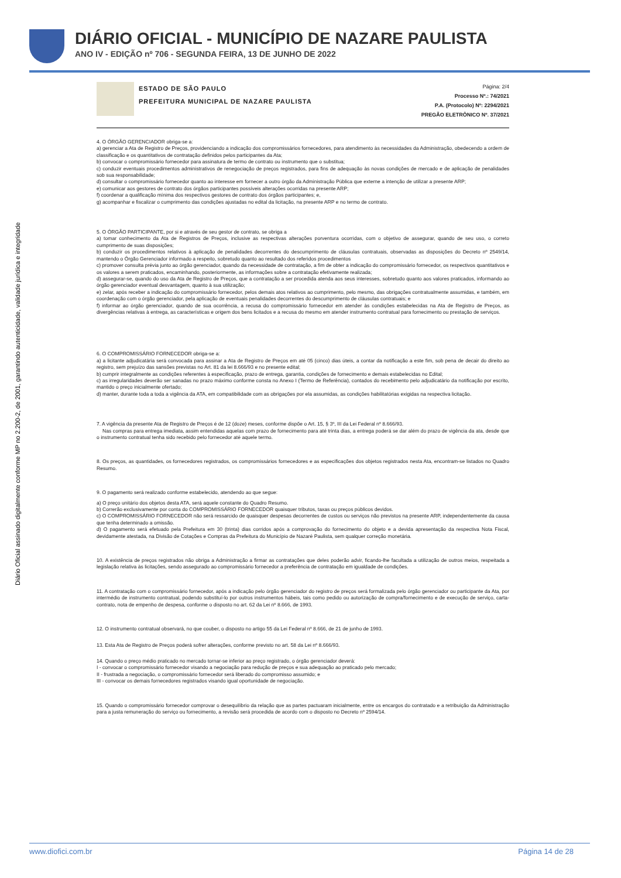DIÁRIO OFICIAL - MUNICÍPIO DE NAZARE PAULISTA
ANO IV - EDIÇÃO nº 706 - SEGUNDA FEIRA, 13 DE JUNHO DE 2022
Diário Oficial assinado digitalmente conforme MP no 2.200-2, de 2001, garantindo autenticidade, validade jurídica e integridade
ESTADO DE SÃO PAULO
PREFEITURA MUNICIPAL DE NAZARE PAULISTA
Página: 2/4
Processo Nº.: 74/2021
P.A. (Protocolo) Nº: 2294/2021
PREGÃO ELETRÔNICO Nº. 37/2021
4. O ÓRGÃO GERENCIADOR obriga-se a:
a) gerenciar a Ata de Registro de Preços, providenciando a indicação dos compromissários fornecedores, para atendimento às necessidades da Administração, obedecendo a ordem de classificação e os quantitativos de contratação definidos pelos participantes da Ata;
b) convocar o compromissário fornecedor para assinatura de termo de contrato ou instrumento que o substitua;
c) conduzir eventuais procedimentos administrativos de renegociação de preços registrados, para fins de adequação às novas condições de mercado e de aplicação de penalidades sob sua responsabilidade;
d) consultar o compromissário fornecedor quanto ao interesse em fornecer a outro órgão da Administração Pública que externe a intenção de utilizar a presente ARP;
e) comunicar aos gestores de contrato dos órgãos participantes possíveis alterações ocorridas na presente ARP;
f) coordenar a qualificação mínima dos respectivos gestores de contrato dos órgãos participantes; e,
g) acompanhar e fiscalizar o cumprimento das condições ajustadas no edital da licitação, na presente ARP e no termo de contrato.
5. O ÓRGÃO PARTICIPANTE, por si e através de seu gestor de contrato, se obriga a
a) tomar conhecimento da Ata de Registros de Preços, inclusive as respectivas alterações porventura ocorridas, com o objetivo de assegurar, quando de seu uso, o correto cumprimento de suas disposições;
b) conduzir os procedimentos relativos à aplicação de penalidades decorrentes do descumprimento de cláusulas contratuais, observadas as disposições do Decreto nº 2549/14, mantendo o Órgão Gerenciador informado a respeito, sobretudo quanto ao resultado dos referidos procedimentos
c) promover consulta prévia junto ao órgão gerenciador, quando da necessidade de contratação, a fim de obter a indicação do compromissário fornecedor, os respectivos quantitativos e os valores a serem praticados, encaminhando, posteriormente, as informações sobre a contratação efetivamente realizada;
d) assegurar-se, quando do uso da Ata de Registro de Preços, que a contratação a ser procedida atenda aos seus interesses, sobretudo quanto aos valores praticados, informando ao órgão gerenciador eventual desvantagem, quanto à sua utilização;
e) zelar, após receber a indicação do compromissário fornecedor, pelos demais atos relativos ao cumprimento, pelo mesmo, das obrigações contratualmente assumidas, e também, em coordenação com o órgão gerenciador, pela aplicação de eventuais penalidades decorrentes do descumprimento de cláusulas contratuais; e
f) informar ao órgão gerenciador, quando de sua ocorrência, a recusa do compromissário fornecedor em atender às condições estabelecidas na Ata de Registro de Preços, as divergências relativas à entrega, as características e origem dos bens licitados e a recusa do mesmo em atender instrumento contratual para fornecimento ou prestação de serviços.
6. O COMPROMISSÁRIO FORNECEDOR obriga-se a:
a) a licitante adjudicatária será convocada para assinar a Ata de Registro de Preços em até 05 (cinco) dias úteis, a contar da notificação a este fim, sob pena de decair do direito ao registro, sem prejuízo das sansões previstas no Art. 81 da lei 8.666/93 e no presente edital;
b) cumprir integralmente as condições referentes à especificação, prazo de entrega, garantia, condições de fornecimento e demais estabelecidas no Edital;
c) as irregularidades deverão ser sanadas no prazo máximo conforme consta no Anexo I (Termo de Referência), contados do recebimento pelo adjudicatário da notificação por escrito, mantido o preço inicialmente ofertado;
d) manter, durante toda a toda a vigência da ATA, em compatibilidade com as obrigações por ela assumidas, as condições habilitatórias exigidas na respectiva licitação.
7. A vigência da presente Ata de Registro de Preços é de 12 (doze) meses, conforme dispõe o Art. 15, § 3º, III da Lei Federal nº 8.666/93.
Nas compras para entrega imediata, assim entendidas aquelas com prazo de fornecimento para até trinta dias, a entrega poderá se dar além do prazo de vigência da ata, desde que o instrumento contratual tenha sido recebido pelo fornecedor até aquele termo.
8. Os preços, as quantidades, os fornecedores registrados, os compromissários fornecedores e as especificações dos objetos registrados nesta Ata, encontram-se listados no Quadro Resumo.
9. O pagamento será realizado conforme estabelecido, atendendo ao que segue:
a) O preço unitário dos objetos desta ATA, será aquele constante do Quadro Resumo.
b) Correrão exclusivamente por conta do COMPROMISSÁRIO FORNECEDOR quaisquer tributos, taxas ou preços públicos devidos.
c) O COMPROMISSÁRIO FORNECEDOR não será ressarcido de quaisquer despesas decorrentes de custos ou serviços não previstos na presente ARP, independentemente da causa que tenha determinado a omissão.
d) O pagamento será efetuado pela Prefeitura em 30 (trinta) dias corridos após a comprovação do fornecimento do objeto e a devida apresentação da respectiva Nota Fiscal, devidamente atestada, na Divisão de Cotações e Compras da Prefeitura do Município de Nazaré Paulista, sem qualquer correção monetária.
10. A existência de preços registrados não obriga a Administração a firmar as contratações que deles poderão advir, ficando-lhe facultada a utilização de outros meios, respeitada a legislação relativa às licitações, sendo assegurado ao compromissário fornecedor a preferência de contratação em igualdade de condições.
11. A contratação com o compromissário fornecedor, após a indicação pelo órgão gerenciador do registro de preços será formalizada pelo órgão gerenciador ou participante da Ata, por intermédio de instrumento contratual, podendo substituí-lo por outros instrumentos hábeis, tais como pedido ou autorização de compra/fornecimento e de execução de serviço, carta-contrato, nota de empenho de despesa, conforme o disposto no art. 62 da Lei nº 8.666, de 1993.
12. O instrumento contratual observará, no que couber, o disposto no artigo 55 da Lei Federal nº 8.666, de 21 de junho de 1993.
13. Esta Ata de Registro de Preços poderá sofrer alterações, conforme previsto no art. 58 da Lei nº 8.666/93.
14. Quando o preço médio praticado no mercado tornar-se inferior ao preço registrado, o órgão gerenciador deverá:
I - convocar o compromissário fornecedor visando a negociação para redução de preços e sua adequação ao praticado pelo mercado;
II - frustrada a negociação, o compromissário fornecedor será liberado do compromisso assumido; e
III - convocar os demais fornecedores registrados visando igual oportunidade de negociação.
15. Quando o compromissário fornecedor comprovar o desequilíbrio da relação que as partes pactuaram inicialmente, entre os encargos do contratado e a retribuição da Administração para a justa remuneração do serviço ou fornecimento, a revisão será procedida de acordo com o disposto no Decreto nº 2594/14.
www.diofici.com.br Página 14 de 28